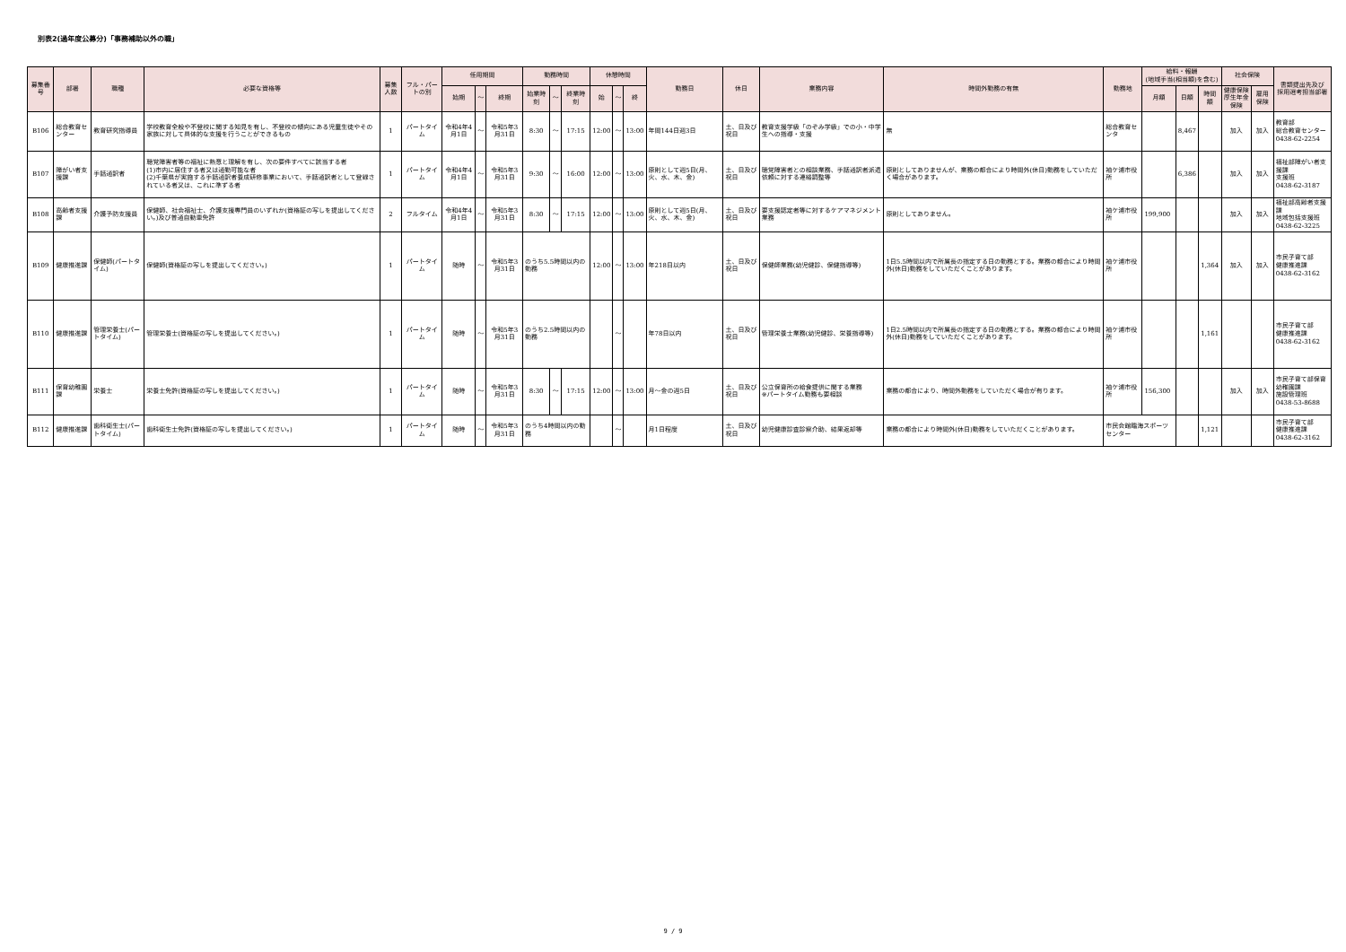別表2(過年度公募分)「事務補助以外の職」
| 募集番号 | 部署 | 職種 | 必要な資格等 | 募集人数 | フル・パートの別 | 任用期間 | | | 勤務時間 | | | 休憩時間 | | | 勤務日 | 休日 | 業務内容 | 時間外勤務の有無 | 勤務地 | 給料・報酬 (地域手当(相当額)を含む) | | | 社会保険 | | 書類提出先及び 採用選考担当部署 |
| --- | --- | --- | --- | --- | --- | --- | --- | --- | --- | --- | --- | --- | --- | --- | --- | --- | --- | --- | --- | --- | --- | --- | --- | --- | --- |
| | | | | | | 始期 | ～ | 終期 | 始業時刻 | ～ | 終業時刻 | 始 | ～ | 終 | | | | | | 月額 | 日額 | 時間額 | 健康保険 厚生年金保険 | 雇用保険 | |
| B106 | 総合教育センター | 教育研究指導員 | 学校教育全般や不登校に関する知見を有し、不登校の傾向にある児童生徒やその家族に対して具体的な支援を行うことができるもの | 1 | パートタイム | 令和4年4月1日 | ～ | 令和5年3月31日 | 8:30 | ～ | 17:15 | 12:00 | ～ | 13:00 | 年間144日週3日 | 土、日及び祝日 | 教育支援学級「のぞみ学級」での小・中学生への指導・支援 | 無 | 総合教育センタ | | 8,467 | | 加入 | 加入 | 教育部 総合教育センター 0438-62-2254 |
| B107 | 障がい者支援課 | 手話通訳者 | 聴覚障害者等の福祉に熱意と理解を有し、次の要件すべてに該当する者 (1)市内に居住する者又は通勤可能な者 (2)千葉県が実施する手話通訳者養成研修事業において、手話通訳者として登録されている者又は、これに準ずる者 | 1 | パートタイム | 令和4年4月1日 | ～ | 令和5年3月31日 | 9:30 | ～ | 16:00 | 12:00 | ～ | 13:00 | 原則として週5日(月、火、水、木、金) | 土、日及び祝日 | 聴覚障害者との相談業務、手話通訳者派遣依頼に対する連絡調整等 | 原則としてありませんが、業務の都合により時間外(休日)勤務をしていただく場合があります。 | 袖ケ浦市役所 | | 6,386 | | 加入 | 加入 | 福祉部障がい者支援課 支援班 0438-62-3187 |
| B108 | 高齢者支援課 | 介護予防支援員 | 保健師、社会福祉士、介護支援専門員のいずれか(資格証の写しを提出してください。)及び普通自動車免許 | 2 | フルタイム | 令和4年4月1日 | ～ | 令和5年3月31日 | 8:30 | ～ | 17:15 | 12:00 | ～ | 13:00 | 原則として週5日(月、火、水、木、金) | 土、日及び祝日 | 要支援認定者等に対するケアマネジメント業務 | 原則としてありません。 | 袖ケ浦市役所 | 199,900 | | | 加入 | 加入 | 福祉部高齢者支援課 地域包括支援班 0438-62-3225 |
| B109 | 健康推進課 | 保健師(パートタイム) | 保健師(資格証の写しを提出してください。) | 1 | パートタイム | 随時 | ～ | 令和5年3月31日 | のうち5.5時間以内の勤務 | | | 12:00 | ～ | 13:00 | 年218日以内 | 土、日及び祝日 | 保健師業務(幼児健診、保健指導等) | 1日5.5時間以内で所属長の指定する日の勤務とする。業務の都合により時間外(休日)勤務をしていただくことがあります。 | 袖ケ浦市役所 | | | 1,364 | 加入 | 加入 | 市民子育て部 健康推進課 0438-62-3162 |
| B110 | 健康推進課 | 管理栄養士(パートタイム) | 管理栄養士(資格証の写しを提出してください。) | 1 | パートタイム | 随時 | ～ | 令和5年3月31日 | のうち2.5時間以内の勤務 | | | | ～ | | 年78日以内 | 土、日及び祝日 | 管理栄養士業務(幼児健診、栄養指導等) | 1日2.5時間以内で所属長の指定する日の勤務とする。業務の都合により時間外(休日)勤務をしていただくことがあります。 | 袖ケ浦市役所 | | | 1,161 | | | 市民子育て部 健康推進課 0438-62-3162 |
| B111 | 保育幼稚園課 | 栄養士 | 栄養士免許(資格証の写しを提出してください。) | 1 | パートタイム | 随時 | ～ | 令和5年3月31日 | 8:30 | ～ | 17:15 | 12:00 | ～ | 13:00 | 月～金の週5日 | 土、日及び祝日 | 公立保育所の給食提供に関する業務 ※パートタイム勤務も要相談 | 業務の都合により、時間外勤務をしていただく場合が有ります。 | 袖ケ浦市役所 | 156,300 | | | 加入 | 加入 | 市民子育て部保育幼稚園課 施設管理班 0438-53-8688 |
| B112 | 健康推進課 | 歯科衛生士(パートタイム) | 歯科衛生士免許(資格証の写しを提出してください。) | 1 | パートタイム | 随時 | ～ | 令和5年3月31日 | のうち4時間以内の勤務 | | | | ～ | | 月1日程度 | 土、日及び祝日 | 幼児健康診査診察介助、結果返却等 | 業務の都合により時間外(休日)勤務をしていただくことがあります。 | 市民会館臨海スポーツセンター | | | 1,121 | | | 市民子育て部 健康推進課 0438-62-3162 |
9 / 9